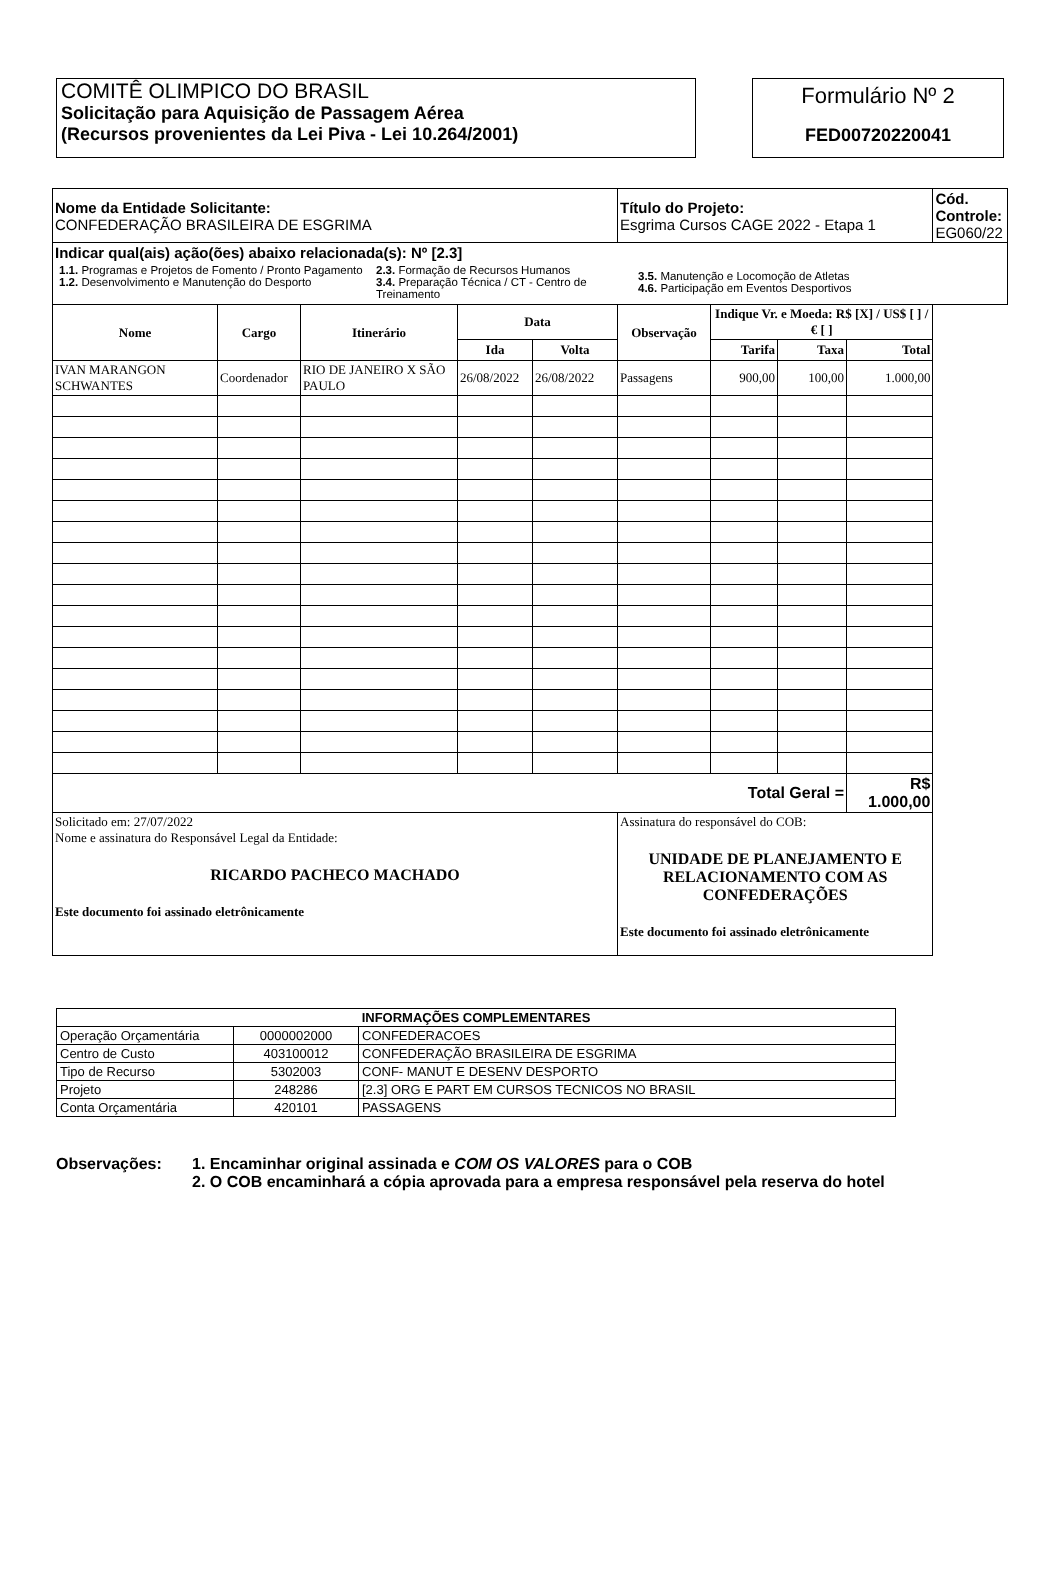COMITÊ OLIMPICO DO BRASIL
Solicitação para Aquisição de Passagem Aérea
(Recursos provenientes da Lei Piva - Lei 10.264/2001)
Formulário Nº 2
FED00720220041
| Nome da Entidade Solicitante: CONFEDERAÇÃO BRASILEIRA DE ESGRIMA | | | | | Título do Projeto: Esgrima Cursos CAGE 2022 - Etapa 1 | | | | Cód. Controle: EG060/22 |
| Indicar qual(ais) ação(ões) abaixo relacionada(s): Nº [2.3] 1.1. Programas e Projetos de Fomento / Pronto Pagamento 1.2. Desenvolvimento e Manutenção do Desporto 2.3. Formação de Recursos Humanos 3.4. Preparação Técnica / CT - Centro de Treinamento 3.5. Manutenção e Locomoção de Atletas 4.6. Participação em Eventos Desportivos | | | | | | | | | |
| Nome | Cargo | Itinerário | Data | | Observação | Indique Vr. e Moeda: R$ [X] / US$ [ ] / € [ ] | | | |
| | | | Ida | Volta | | Tarifa | Taxa | Total | |
| IVAN MARANGON SCHWANTES | Coordenador | RIO DE JANEIRO X SÃO PAULO | 26/08/2022 | 26/08/2022 | Passagens | 900,00 | 100,00 | 1.000,00 | |
| Total Geral = | | | | | | | | R$ 1.000,00 | |
| Solicitado em: 27/07/2022 Nome e assinatura do Responsável Legal da Entidade: RICARDO PACHECO MACHADO Este documento foi assinado eletrônicamente | | | | | Assinatura do responsável do COB: UNIDADE DE PLANEJAMENTO E RELACIONAMENTO COM AS CONFEDERAÇÕES Este documento foi assinado eletrônicamente | | | | |
| INFORMAÇÕES COMPLEMENTARES | | |
| Operação Orçamentária | 0000002000 | CONFEDERACOES |
| Centro de Custo | 403100012 | CONFEDERAÇÃO BRASILEIRA DE ESGRIMA |
| Tipo de Recurso | 5302003 | CONF- MANUT E DESENV DESPORTO |
| Projeto | 248286 | [2.3] ORG E PART EM CURSOS TECNICOS NO BRASIL |
| Conta Orçamentária | 420101 | PASSAGENS |
Observações: 1. Encaminhar original assinada e COM OS VALORES para o COB
2. O COB encaminhará a cópia aprovada para a empresa responsável pela reserva do hotel